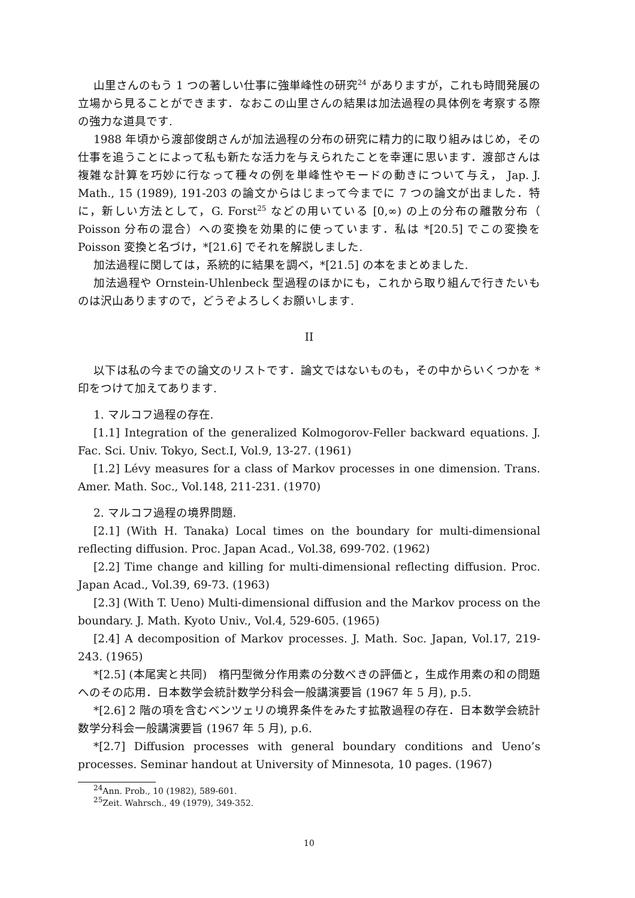山里さんのもう 1 つの著しい仕事に強単峰性の研究<sup>24</sup> がありますが，これも時間発展の立場から見ることができます．なおこの山里さんの結果は加法過程の具体例を考察する際の強力な道具です.
1988 年頃から渡部俊朗さんが加法過程の分布の研究に精力的に取り組みはじめ，その仕事を追うことによって私も新たな活力を与えられたことを幸運に思います．渡部さんは複雑な計算を巧妙に行なって種々の例を単峰性やモードの動きについて与え， Jap. J. Math., 15 (1989), 191-203 の論文からはじまって今までに 7 つの論文が出ました．特に，新しい方法として，G. Forst<sup>25</sup> などの用いている [0,∞) の上の分布の離散分布（ Poisson 分布の混合）への変換を効果的に使っています．私は *[20.5] でこの変換を Poisson 変換と名づけ，*[21.6] でそれを解説しました.
加法過程に関しては，系統的に結果を調べ，*[21.5] の本をまとめました.
加法過程や Ornstein-Uhlenbeck 型過程のほかにも，これから取り組んで行きたいものは沢山ありますので，どうぞよろしくお願いします.
II
以下は私の今までの論文のリストです．論文ではないものも，その中からいくつかを * 印をつけて加えてあります.
1. マルコフ過程の存在.
[1.1] Integration of the generalized Kolmogorov-Feller backward equations. J. Fac. Sci. Univ. Tokyo, Sect.I, Vol.9, 13-27. (1961)
[1.2] Lévy measures for a class of Markov processes in one dimension. Trans. Amer. Math. Soc., Vol.148, 211-231. (1970)
2. マルコフ過程の境界問題.
[2.1] (With H. Tanaka) Local times on the boundary for multi-dimensional reflecting diffusion. Proc. Japan Acad., Vol.38, 699-702. (1962)
[2.2] Time change and killing for multi-dimensional reflecting diffusion. Proc. Japan Acad., Vol.39, 69-73. (1963)
[2.3] (With T. Ueno) Multi-dimensional diffusion and the Markov process on the boundary. J. Math. Kyoto Univ., Vol.4, 529-605. (1965)
[2.4] A decomposition of Markov processes. J. Math. Soc. Japan, Vol.17, 219-243. (1965)
*[2.5] (本尾実と共同)　楕円型微分作用素の分数べきの評価と，生成作用素の和の問題へのその応用．日本数学会統計数学分科会一般講演要旨 (1967 年 5 月), p.5.
*[2.6] 2 階の項を含むベンツェリの境界条件をみたす拡散過程の存在．日本数学会統計数学分科会一般講演要旨 (1967 年 5 月), p.6.
*[2.7] Diffusion processes with general boundary conditions and Ueno’s processes. Seminar handout at University of Minnesota, 10 pages. (1967)
<sup>24</sup> Ann. Prob., 10 (1982), 589-601.
<sup>25</sup> Zeit. Wahrsch., 49 (1979), 349-352.
10